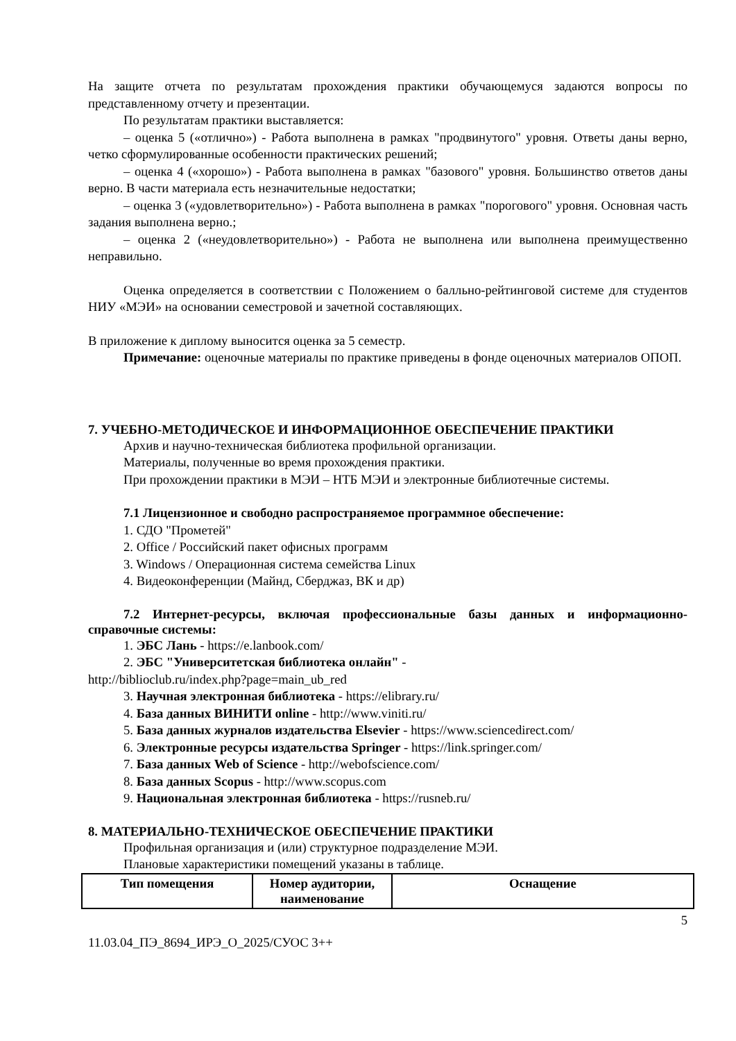На защите отчета по результатам прохождения практики обучающемуся задаются вопросы по представленному отчету и презентации.
По результатам практики выставляется:
– оценка 5 («отлично») - Работа выполнена в рамках "продвинутого" уровня. Ответы даны верно, четко сформулированные особенности практических решений;
– оценка 4 («хорошо») - Работа выполнена в рамках "базового" уровня. Большинство ответов даны верно. В части материала есть незначительные недостатки;
– оценка 3 («удовлетворительно») - Работа выполнена в рамках "порогового" уровня. Основная часть задания выполнена верно.;
– оценка 2 («неудовлетворительно») - Работа не выполнена или выполнена преимущественно неправильно.
Оценка определяется в соответствии с Положением о балльно-рейтинговой системе для студентов НИУ «МЭИ» на основании семестровой и зачетной составляющих.
В приложение к диплому выносится оценка за 5 семестр.
Примечание: оценочные материалы по практике приведены в фонде оценочных материалов ОПОП.
7. УЧЕБНО-МЕТОДИЧЕСКОЕ И ИНФОРМАЦИОННОЕ ОБЕСПЕЧЕНИЕ ПРАКТИКИ
Архив и научно-техническая библиотека профильной организации.
Материалы, полученные во время прохождения практики.
При прохождении практики в МЭИ – НТБ МЭИ и электронные библиотечные системы.
7.1 Лицензионное и свободно распространяемое программное обеспечение:
1. СДО "Прометей"
2. Office / Российский пакет офисных программ
3. Windows / Операционная система семейства Linux
4. Видеоконференции (Майнд, Сберджаз, ВК и др)
7.2 Интернет-ресурсы, включая профессиональные базы данных и информационно-справочные системы:
1. ЭБС Лань - https://e.lanbook.com/
2. ЭБС "Университетская библиотека онлайн" -
http://biblioclub.ru/index.php?page=main_ub_red
3. Научная электронная библиотека - https://elibrary.ru/
4. База данных ВИНИТИ online - http://www.viniti.ru/
5. База данных журналов издательства Elsevier - https://www.sciencedirect.com/
6. Электронные ресурсы издательства Springer - https://link.springer.com/
7. База данных Web of Science - http://webofscience.com/
8. База данных Scopus - http://www.scopus.com
9. Национальная электронная библиотека - https://rusneb.ru/
8. МАТЕРИАЛЬНО-ТЕХНИЧЕСКОЕ ОБЕСПЕЧЕНИЕ ПРАКТИКИ
Профильная организация и (или) структурное подразделение МЭИ.
Плановые характеристики помещений указаны в таблице.
| Тип помещения | Номер аудитории, наименование | Оснащение |
| --- | --- | --- |
5
11.03.04_ПЭ_8694_ИРЭ_О_2025/СУОС 3++